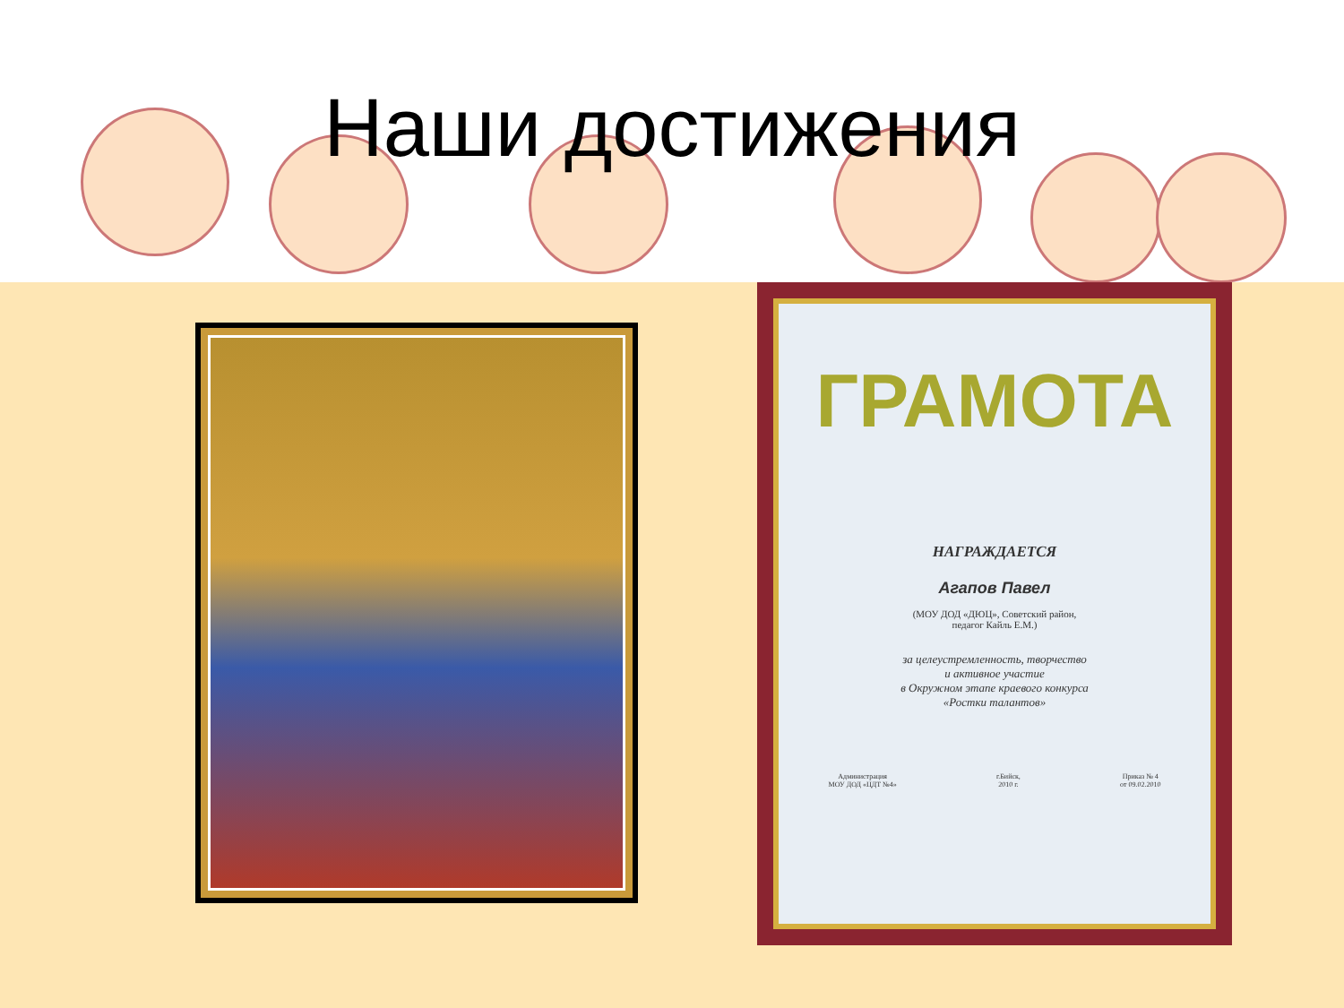Наши достижения
ГРАМОТА
НАГРАЖДАЕТСЯ
Агапов Павел
(МОУ ДОД «ДЮЦ», Советский район,
педагог Кайль Е.М.)
за целеустремленность, творчество
и активное участие
в Окружном этапе краевого конкурса
«Ростки талантов»
Администрация
МОУ ДОД «ЦДТ №4» г.Бийск,
2010 г. Приказ № 4
от 09.02.2010